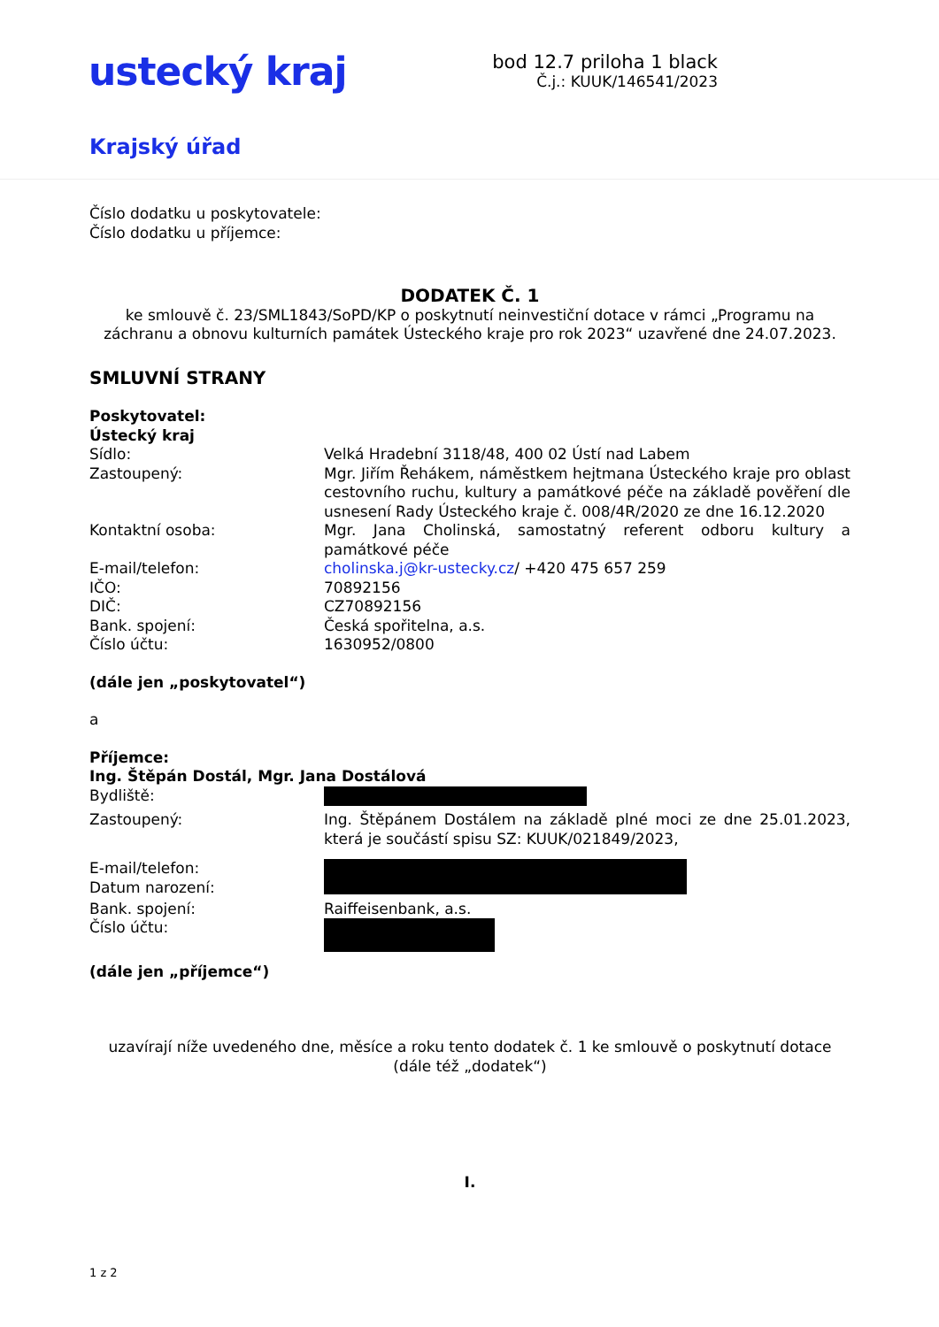ustecký kraj
bod 12.7 priloha 1 black
Č.j.: KUUK/146541/2023
Krajský úřad
Číslo dodatku u poskytovatele:
Číslo dodatku u příjemce:
DODATEK Č. 1
ke smlouvě č. 23/SML1843/SoPD/KP o poskytnutí neinvestiční dotace v rámci „Programu na záchranu a obnovu kulturních památek Ústeckého kraje pro rok 2023“ uzavřené dne 24.07.2023.
SMLUVNÍ STRANY
Poskytovatel:
Ústecký kraj
Sídlo: Velká Hradební 3118/48, 400 02 Ústí nad Labem
Zastoupený: Mgr. Jiřím Řehákem, náměstkem hejtmana Ústeckého kraje pro oblast cestovního ruchu, kultury a památkové péče na základě pověření dle usnesení Rady Ústeckého kraje č. 008/4R/2020 ze dne 16.12.2020
Kontaktní osoba: Mgr. Jana Cholinská, samostatný referent odboru kultury a památkové péče
E-mail/telefon: cholinska.j@kr-ustecky.cz/ +420 475 657 259
IČO: 70892156
DIČ: CZ70892156
Bank. spojení: Česká spořitelna, a.s.
Číslo účtu: 1630952/0800
(dále jen „poskytovatel“)
a
Příjemce:
Ing. Štěpán Dostál, Mgr. Jana Dostálová
Bydliště:
Zastoupený: Ing. Štěpánem Dostálem na základě plné moci ze dne 25.01.2023, která je součástí spisu SZ: KUUK/021849/2023,
E-mail/telefon:
Datum narození:
Bank. spojení: Raiffeisenbank, a.s.
Číslo účtu:
(dále jen „příjemce“)
uzavírají níže uvedeného dne, měsíce a roku tento dodatek č. 1 ke smlouvě o poskytnutí dotace
(dále též „dodatek“)
I.
1 z 2